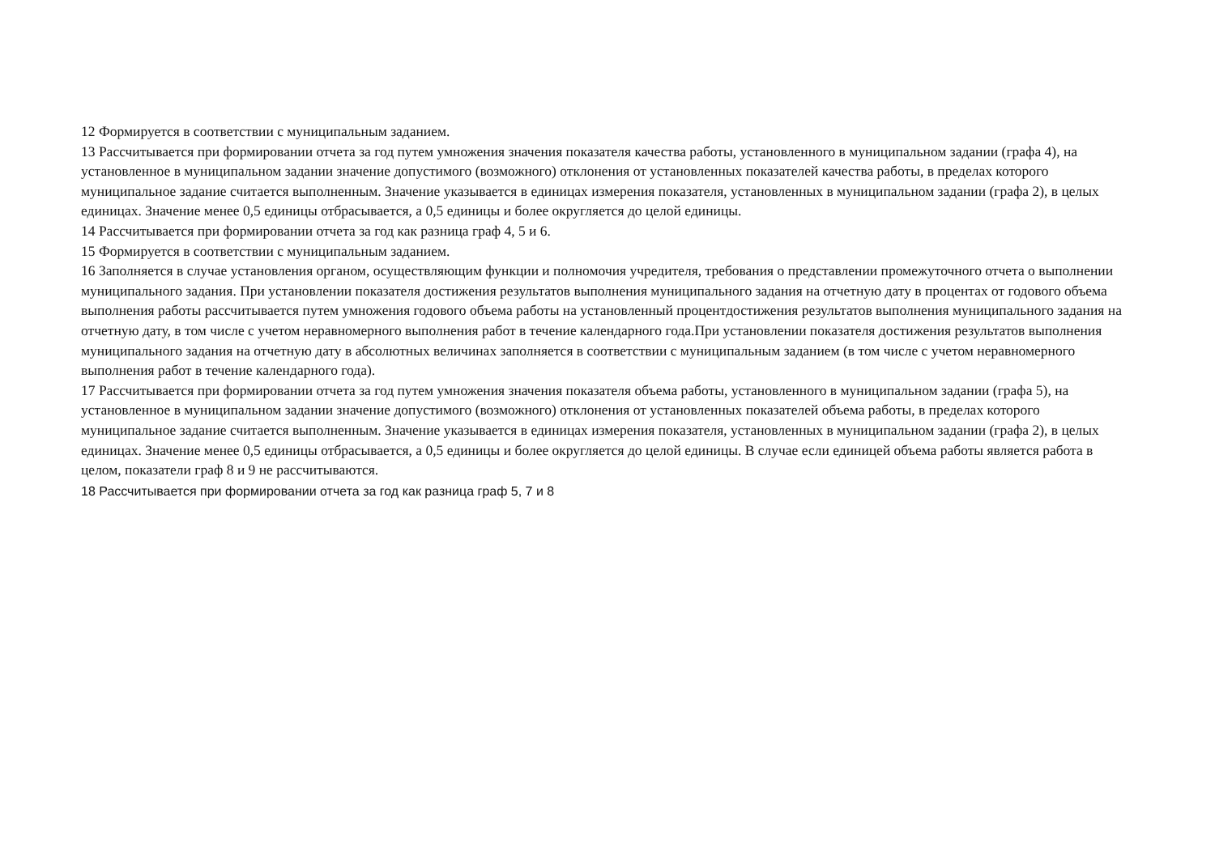12 Формируется в соответствии с муниципальным заданием.
13 Рассчитывается при формировании отчета за год путем умножения значения показателя качества работы, установленного в муниципальном задании (графа 4), на установленное в муниципальном задании значение допустимого (возможного) отклонения от установленных показателей качества работы, в пределах которого муниципальное задание считается выполненным. Значение указывается в единицах измерения показателя, установленных в муниципальном задании (графа 2), в целых единицах. Значение менее 0,5 единицы отбрасывается, а 0,5 единицы и более округляется до целой единицы.
14 Рассчитывается при формировании отчета за год как разница граф 4, 5 и 6.
15 Формируется в соответствии с муниципальным заданием.
16 Заполняется в случае установления органом, осуществляющим функции и полномочия учредителя, требования о представлении промежуточного отчета о выполнении муниципального задания. При установлении показателя достижения результатов выполнения муниципального задания на отчетную дату в процентах от годового объема выполнения работы рассчитывается путем умножения годового объема работы на установленный процентдостижения результатов выполнения муниципального задания на отчетную дату, в том числе с учетом неравномерного выполнения работ в течение календарного года.При установлении показателя достижения результатов выполнения муниципального задания на отчетную дату в абсолютных величинах заполняется в соответствии с муниципальным заданием (в том числе с учетом неравномерного выполнения работ в течение календарного года).
17 Рассчитывается при формировании отчета за год путем умножения значения показателя объема работы, установленного в муниципальном задании (графа 5), на установленное в муниципальном задании значение допустимого (возможного) отклонения от установленных показателей объема работы, в пределах которого муниципальное задание считается выполненным. Значение указывается в единицах измерения показателя, установленных в муниципальном задании (графа 2), в целых единицах. Значение менее 0,5 единицы отбрасывается, а 0,5 единицы и более округляется до целой единицы. В случае если единицей объема работы является работа в целом, показатели граф 8 и 9 не рассчитываются.
18 Рассчитывается при формировании отчета за год как разница граф 5, 7 и 8